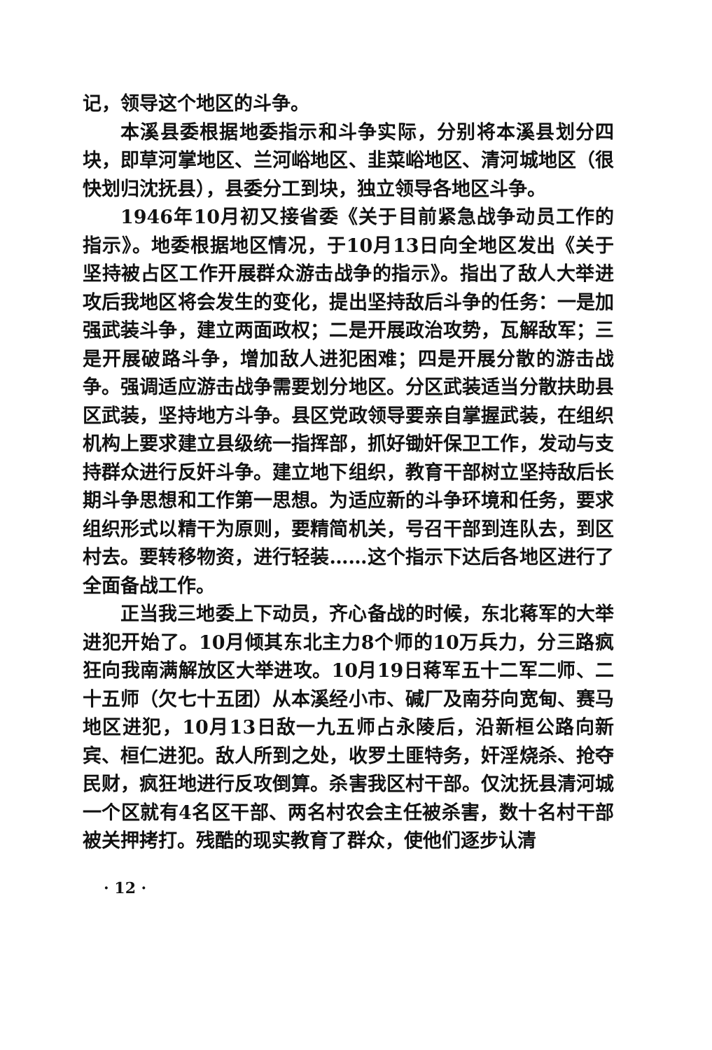记，领导这个地区的斗争。
本溪县委根据地委指示和斗争实际，分别将本溪县划分四块，即草河掌地区、兰河峪地区、韭菜峪地区、清河城地区（很快划归沈抚县），县委分工到块，独立领导各地区斗争。
1946年10月初又接省委《关于目前紧急战争动员工作的指示》。地委根据地区情况，于10月13日向全地区发出《关于坚持被占区工作开展群众游击战争的指示》。指出了敌人大举进攻后我地区将会发生的变化，提出坚持敌后斗争的任务：一是加强武装斗争，建立两面政权；二是开展政治攻势，瓦解敌军；三是开展破路斗争，增加敌人进犯困难；四是开展分散的游击战争。强调适应游击战争需要划分地区。分区武装适当分散扶助县区武装，坚持地方斗争。县区党政领导要亲自掌握武装，在组织机构上要求建立县级统一指挥部，抓好锄奸保卫工作，发动与支持群众进行反奸斗争。建立地下组织，教育干部树立坚持敌后长期斗争思想和工作第一思想。为适应新的斗争环境和任务，要求组织形式以精干为原则，要精简机关，号召干部到连队去，到区村去。要转移物资，进行轻装……这个指示下达后各地区进行了全面备战工作。
正当我三地委上下动员，齐心备战的时候，东北蒋军的大举进犯开始了。10月倾其东北主力8个师的10万兵力，分三路疯狂向我南满解放区大举进攻。10月19日蒋军五十二军二师、二十五师（欠七十五团）从本溪经小市、碱厂及南芬向宽甸、赛马地区进犯，10月13日敌一九五师占永陵后，沿新桓公路向新宾、桓仁进犯。敌人所到之处，收罗土匪特务，奸淫烧杀、抢夺民财，疯狂地进行反攻倒算。杀害我区村干部。仅沈抚县清河城一个区就有4名区干部、两名村农会主任被杀害，数十名村干部被关押拷打。残酷的现实教育了群众，使他们逐步认清
· 12 ·